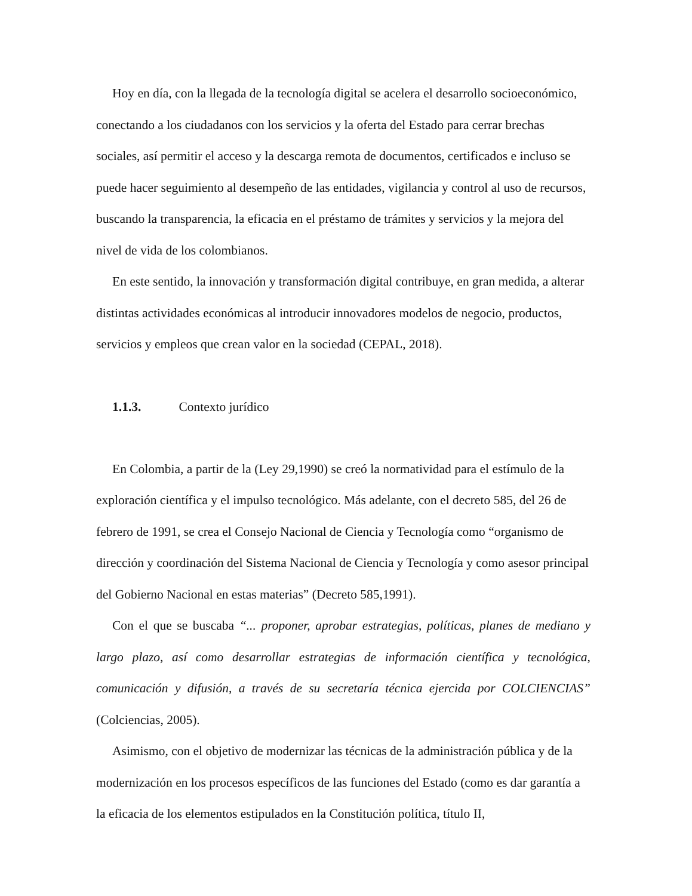Hoy en día, con la llegada de la tecnología digital se acelera el desarrollo socioeconómico, conectando a los ciudadanos con los servicios y la oferta del Estado para cerrar brechas sociales, así permitir el acceso y la descarga remota de documentos, certificados e incluso se puede hacer seguimiento al desempeño de las entidades, vigilancia y control al uso de recursos, buscando la transparencia, la eficacia en el préstamo de trámites y servicios y la mejora del nivel de vida de los colombianos.
En este sentido, la innovación y transformación digital contribuye, en gran medida, a alterar distintas actividades económicas al introducir innovadores modelos de negocio, productos, servicios y empleos que crean valor en la sociedad (CEPAL, 2018).
1.1.3. Contexto jurídico
En Colombia, a partir de la (Ley 29,1990) se creó la normatividad para el estímulo de la exploración científica y el impulso tecnológico. Más adelante, con el decreto 585, del 26 de febrero de 1991, se crea el Consejo Nacional de Ciencia y Tecnología como “organismo de dirección y coordinación del Sistema Nacional de Ciencia y Tecnología y como asesor principal del Gobierno Nacional en estas materias” (Decreto 585,1991).
Con el que se buscaba “... proponer, aprobar estrategias, políticas, planes de mediano y largo plazo, así como desarrollar estrategias de información científica y tecnológica, comunicación y difusión, a través de su secretaría técnica ejercida por COLCIENCIAS” (Colciencias, 2005).
Asimismo, con el objetivo de modernizar las técnicas de la administración pública y de la modernización en los procesos específicos de las funciones del Estado (como es dar garantía a la eficacia de los elementos estipulados en la Constitución política, título II,